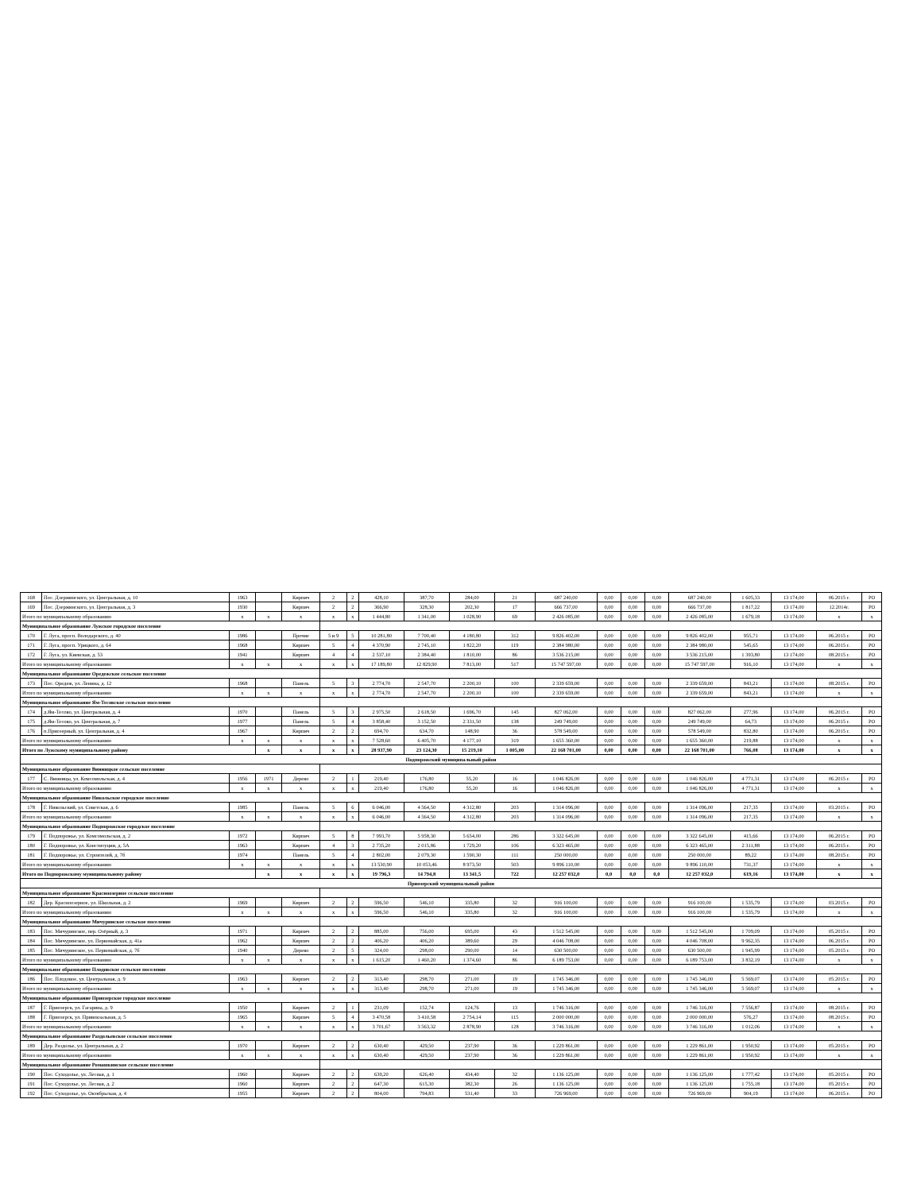| 168 | Пос. Дзержинского, ул. Центральная, д. 10 | 1963 | | Кирпич | 2 | 2 | 428,10 | 387,70 | 284,00 | 21 | 687 240,00 | 0,00 | 0,00 | 0,00 | 687 240,00 | 1 605,33 | 13 174,00 | 06.2015 г. | РО |
| 169 | Пос. Дзержинского, ул. Центральная, д. 3 | 1930 | | Кирпич | 2 | 2 | 366,90 | 328,30 | 202,30 | 17 | 666 737,00 | 0,00 | 0,00 | 0,00 | 666 737,00 | 1 817,22 | 13 174,00 | 12.2014г. | РО |
| Итого по муниципальному образованию | | x | x | x | x | x | 1 444,80 | 1 341,00 | 1 028,90 | 69 | 2 426 085,00 | 0,00 | 0,00 | 0,00 | 2 426 085,00 | 1 679,18 | 13 174,00 | x | x |
| Муниципальное образование Лужское городское поселение | | | | | | | | | | | | | | | | | | | |
| 170 | Г. Луга, просп. Володарского, д. 40 | 1986 | | Прочие | 5 и 9 | 5 | 10 281,80 | 7 700,40 | 4 180,80 | 312 | 9 826 402,00 | 0,00 | 0,00 | 0,00 | 9 826 402,00 | 955,71 | 13 174,00 | 06.2015 г. | РО |
| 171 | Г. Луга, просп. Урицкого, д. 64 | 1968 | | Кирпич | 5 | 4 | 4 370,90 | 2 745,10 | 1 822,20 | 119 | 2 384 980,00 | 0,00 | 0,00 | 0,00 | 2 384 980,00 | 545,65 | 13 174,00 | 06.2015 г. | РО |
| 172 | Г. Луга, ул. Киевская, д. 53 | 1941 | | Кирпич | 4 | 4 | 2 537,10 | 2 384,40 | 1 810,00 | 86 | 3 536 215,00 | 0,00 | 0,00 | 0,00 | 3 536 215,00 | 1 393,80 | 13 174,00 | 08.2015 г. | РО |
| Итого по муниципальному образованию | | x | x | x | x | x | 17 189,80 | 12 829,90 | 7 813,00 | 517 | 15 747 597,00 | 0,00 | 0,00 | 0,00 | 15 747 597,00 | 916,10 | 13 174,00 | x | x |
| Муниципальное образование Оредежское сельское поселение | | | | | | | | | | | | | | | | | | | |
| 173 | Пос. Оредеж, ул. Ленина, д. 12 | 1968 | | Панель | 5 | 3 | 2 774,70 | 2 547,70 | 2 200,10 | 100 | 2 339 659,00 | 0,00 | 0,00 | 0,00 | 2 339 659,00 | 843,21 | 13 174,00 | 08.2015 г. | РО |
| Итого по муниципальному образованию | | x | x | x | x | x | 2 774,70 | 2 547,70 | 2 200,10 | 100 | 2 339 659,00 | 0,00 | 0,00 | 0,00 | 2 339 659,00 | 843,21 | 13 174,00 | x | x |
| Муниципальное образование Ям-Тесовское сельское поселение | | | | | | | | | | | | | | | | | | | |
| 174 | д.Ям-Тесово, ул. Центральная, д. 4 | 1970 | | Панель | 5 | 3 | 2 975,50 | 2 618,50 | 1 696,70 | 145 | 827 062,00 | 0,00 | 0,00 | 0,00 | 827 062,00 | 277,96 | 13 174,00 | 06.2015 г. | РО |
| 175 | д.Ям-Тесово, ул. Центральная, д. 7 | 1977 | | Панель | 5 | 4 | 3 858,40 | 3 152,50 | 2 331,50 | 138 | 249 749,00 | 0,00 | 0,00 | 0,00 | 249 749,00 | 64,73 | 13 174,00 | 06.2015 г. | РО |
| 176 | п.Приозерный, ул. Центральная, д. 4 | 1967 | | Кирпич | 2 | 2 | 694,70 | 634,70 | 148,90 | 36 | 578 549,00 | 0,00 | 0,00 | 0,00 | 578 549,00 | 832,80 | 13 174,00 | 06.2015 г. | РО |
| Итого по муниципальному образованию | | x | x | x | x | x | 7 528,60 | 6 405,70 | 4 177,10 | 319 | 1 655 360,00 | 0,00 | 0,00 | 0,00 | 1 655 360,00 | 219,88 | 13 174,00 | x | x |
| Итого по Лужскому муниципальному району | | | x | x | x | x | 28 937,90 | 23 124,30 | 15 219,10 | 1 005,00 | 22 168 701,00 | 0,00 | 0,00 | 0,00 | 22 168 701,00 | 766,08 | 13 174,00 | x | x |
| Подпорожский муниципальный район | | | | | | | | | | | | | | | | | | | |
| Муниципальное образование Винницкое сельское поселение | | | | | | | | | | | | | | | | | | | |
| 177 | С. Винницы, ул. Комсомольская, д. 4 | 1956 | 1971 | Дерево | 2 | 1 | 219,40 | 176,80 | 55,20 | 16 | 1 046 826,00 | 0,00 | 0,00 | 0,00 | 1 046 826,00 | 4 771,31 | 13 174,00 | 06.2015 г. | РО |
| Итого по муниципальному образованию | | x | x | x | x | x | 219,40 | 176,80 | 55,20 | 16 | 1 046 826,00 | 0,00 | 0,00 | 0,00 | 1 046 826,00 | 4 771,31 | 13 174,00 | x | x |
| Муниципальное образование Никольское городское поселение | | | | | | | | | | | | | | | | | | | |
| 178 | Г. Никольский, ул. Советская, д. 6 | 1985 | | Панель | 5 | 6 | 6 046,00 | 4 564,50 | 4 312,80 | 203 | 1 314 096,00 | 0,00 | 0,00 | 0,00 | 1 314 096,00 | 217,35 | 13 174,00 | 03.2015 г. | РО |
| Итого по муниципальному образованию | | x | x | x | x | x | 6 046,00 | 4 564,50 | 4 312,80 | 203 | 1 314 096,00 | 0,00 | 0,00 | 0,00 | 1 314 096,00 | 217,35 | 13 174,00 | x | x |
| Муниципальное образование Подпорожское городское поселение | | | | | | | | | | | | | | | | | | | |
| 179 | Г. Подпорожье, ул. Комсомольская, д. 2 | 1972 | | Кирпич | 5 | 8 | 7 993,70 | 5 958,30 | 5 654,00 | 286 | 3 322 645,00 | 0,00 | 0,00 | 0,00 | 3 322 645,00 | 415,66 | 13 174,00 | 06.2015 г. | РО |
| 180 | Г. Подпорожье, ул. Конституции, д. 5А | 1963 | | Кирпич | 4 | 3 | 2 735,20 | 2 015,86 | 1 729,20 | 106 | 6 323 465,00 | 0,00 | 0,00 | 0,00 | 6 323 465,00 | 2 311,88 | 13 174,00 | 06.2015 г. | РО |
| 181 | Г. Подпорожье, ул. Строителей, д. 7б | 1974 | | Панель | 5 | 4 | 2 802,00 | 2 079,30 | 1 590,30 | 111 | 250 000,00 | 0,00 | 0,00 | 0,00 | 250 000,00 | 89,22 | 13 174,00 | 08.2015 г. | РО |
| Итого по муниципальному образованию | | x | x | x | x | x | 13 530,90 | 10 053,46 | 8 973,50 | 503 | 9 896 110,00 | 0,00 | 0,00 | 0,00 | 9 896 110,00 | 731,37 | 13 174,00 | x | x |
| Итого по Подпорожскому муниципальному району | | | x | x | x | x | 19 796,3 | 14 794,8 | 13 341,5 | 722 | 12 257 032,0 | 0,0 | 0,0 | 0,0 | 12 257 032,0 | 619,16 | 13 174,00 | x | x |
| Приозерский муниципальный район | | | | | | | | | | | | | | | | | | | |
| Муниципальное образование Красноозерное сельское поселение | | | | | | | | | | | | | | | | | | | |
| 182 | Дер. Красноозерное, ул. Школьная, д. 2 | 1969 | | Кирпич | 2 | 2 | 596,50 | 546,10 | 335,80 | 32 | 916 100,00 | 0,00 | 0,00 | 0,00 | 916 100,00 | 1 535,79 | 13 174,00 | 03.2015 г. | РО |
| Итого по муниципальному образованию | | x | x | x | x | x | 596,50 | 546,10 | 335,80 | 32 | 916 100,00 | 0,00 | 0,00 | 0,00 | 916 100,00 | 1 535,79 | 13 174,00 | x | x |
| Муниципальное образование Мичуринское сельское поселение | | | | | | | | | | | | | | | | | | | |
| 183 | Пос. Мичуринское, пер. Озёрный, д. 3 | 1971 | | Кирпич | 2 | 2 | 885,00 | 756,00 | 695,00 | 43 | 1 512 545,00 | 0,00 | 0,00 | 0,00 | 1 512 545,00 | 1 709,09 | 13 174,00 | 05.2015 г. | РО |
| 184 | Пос. Мичуринское, ул. Первомайская, д. 41а | 1962 | | Кирпич | 2 | 2 | 406,20 | 406,20 | 389,60 | 29 | 4 046 708,00 | 0,00 | 0,00 | 0,00 | 4 046 708,00 | 9 962,35 | 13 174,00 | 06.2015 г. | РО |
| 185 | Пос. Мичуринское, ул. Первомайская, д. 7б | 1940 | | Дерево | 2 | 5 | 324,00 | 298,00 | 290,00 | 14 | 630 500,00 | 0,00 | 0,00 | 0,00 | 630 500,00 | 1 945,99 | 13 174,00 | 05.2015 г. | РО |
| Итого по муниципальному образованию | | x | x | x | x | x | 1 615,20 | 1 460,20 | 1 374,60 | 86 | 6 189 753,00 | 0,00 | 0,00 | 0,00 | 6 189 753,00 | 3 832,19 | 13 174,00 | x | x |
| Муниципальное образование Плодовское сельское поселение | | | | | | | | | | | | | | | | | | | |
| 186 | Пос. Плодовое, ул. Центральная, д. 9 | 1963 | | Кирпич | 2 | 2 | 313,40 | 298,70 | 271,00 | 19 | 1 745 346,00 | 0,00 | 0,00 | 0,00 | 1 745 346,00 | 5 569,07 | 13 174,00 | 05.2015 г. | РО |
| Итого по муниципальному образованию | | x | x | x | x | x | 313,40 | 298,70 | 271,00 | 19 | 1 745 346,00 | 0,00 | 0,00 | 0,00 | 1 745 346,00 | 5 569,07 | 13 174,00 | x | x |
| Муниципальное образование Приозерское городское поселение | | | | | | | | | | | | | | | | | | | |
| 187 | Г. Приозерск, ул. Гагарина, д. 9 | 1950 | | Кирпич | 2 | 1 | 231,09 | 152,74 | 124,76 | 13 | 1 746 316,00 | 0,00 | 0,00 | 0,00 | 1 746 316,00 | 7 556,87 | 13 174,00 | 08.2015 г. | РО |
| 188 | Г. Приозерск, ул. Привокзальная, д. 5 | 1965 | | Кирпич | 5 | 4 | 3 470,58 | 3 410,58 | 2 754,14 | 115 | 2 000 000,00 | 0,00 | 0,00 | 0,00 | 2 000 000,00 | 576,27 | 13 174,00 | 08.2015 г. | РО |
| Итого по муниципальному образованию | | x | x | x | x | x | 3 701,67 | 3 563,32 | 2 878,90 | 128 | 3 746 316,00 | 0,00 | 0,00 | 0,00 | 3 746 316,00 | 1 012,06 | 13 174,00 | x | x |
| Муниципальное образование Раздольевское сельское поселение | | | | | | | | | | | | | | | | | | | |
| 189 | Дер. Раздолье, ул. Центральная, д. 2 | 1970 | | Кирпич | 2 | 2 | 630,40 | 429,50 | 237,90 | 36 | 1 229 861,00 | 0,00 | 0,00 | 0,00 | 1 229 861,00 | 1 950,92 | 13 174,00 | 05.2015 г. | РО |
| Итого по муниципальному образованию | | x | x | x | x | x | 630,40 | 429,50 | 237,90 | 36 | 1 229 861,00 | 0,00 | 0,00 | 0,00 | 1 229 861,00 | 1 950,92 | 13 174,00 | x | x |
| Муниципальное образование Ромашкинское сельское поселение | | | | | | | | | | | | | | | | | | | |
| 190 | Пос. Суходолье, ул. Лесная, д. 1 | 1960 | | Кирпич | 2 | 2 | 639,20 | 626,40 | 434,40 | 32 | 1 136 125,00 | 0,00 | 0,00 | 0,00 | 1 136 125,00 | 1 777,42 | 13 174,00 | 05.2015 г. | РО |
| 191 | Пос. Суходолье, ул. Лесная, д. 2 | 1960 | | Кирпич | 2 | 2 | 647,30 | 615,30 | 382,30 | 26 | 1 136 125,00 | 0,00 | 0,00 | 0,00 | 1 136 125,00 | 1 755,18 | 13 174,00 | 05.2015 г. | РО |
| 192 | Пос. Суходолье, ул. Октябрьская, д. 4 | 1955 | | Кирпич | 2 | 2 | 804,00 | 794,83 | 531,40 | 33 | 726 969,00 | 0,00 | 0,00 | 0,00 | 726 969,00 | 904,19 | 13 174,00 | 06.2015 г. | РО |